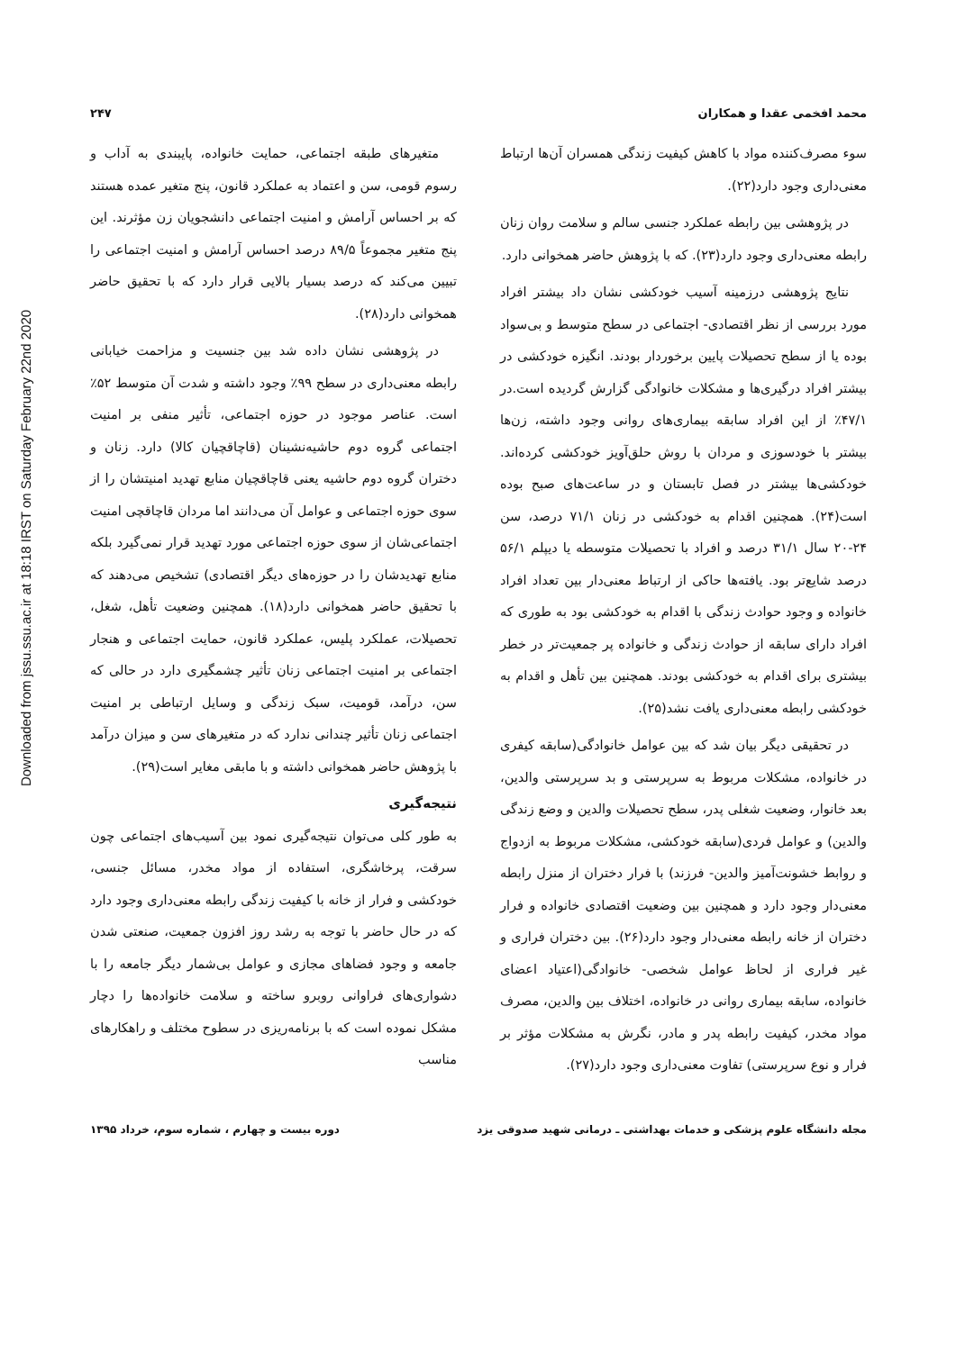Downloaded from jssu.ssu.ac.ir at 18:18 IRST on Saturday February 22nd 2020
محمد افخمی عقدا و همکاران ۲۴۷
سوء مصرف‌کننده مواد با کاهش کیفیت زندگی همسران آن‌ها ارتباط معنی‌داری وجود دارد(۲۲).
در پژوهشی بین رابطه عملکرد جنسی سالم و سلامت روان زنان رابطه معنی‌داری وجود دارد(۲۳). که با پژوهش حاضر همخوانی دارد.
نتایج پژوهشی درزمینه آسیب خودکشی نشان داد بیشتر افراد مورد بررسی از نظر اقتصادی- اجتماعی در سطح متوسط و بی‌سواد بوده یا از سطح تحصیلات پایین برخوردار بودند. انگیزه خودکشی در بیشتر افراد درگیری‌ها و مشکلات خانوادگی گزارش گردیده است.در ۴۷/۱٪ از این افراد سابقه بیماری‌های روانی وجود داشته، زن‌ها بیشتر با خودسوزی و مردان با روش حلق‌آویز خودکشی کرده‌اند. خودکشی‌ها بیشتر در فصل تابستان و در ساعت‌های صبح بوده است(۲۴). همچنین اقدام به خودکشی در زنان ۷۱/۱ درصد، سن ۲۴-۲۰ سال ۳۱/۱ درصد و افراد با تحصیلات متوسطه یا دیپلم ۵۶/۱ درصد شایع‌تر بود. یافته‌ها حاکی از ارتباط معنی‌دار بین تعداد افراد خانواده و وجود حوادث زندگی با اقدام به خودکشی بود به طوری که افراد دارای سابقه از حوادث زندگی و خانواده پر جمعیت‌تر در خطر بیشتری برای اقدام به خودکشی بودند. همچنین بین تأهل و اقدام به خودکشی رابطه معنی‌داری یافت نشد(۲۵).
در تحقیقی دیگر بیان شد که بین عوامل خانوادگی(سابقه کیفری در خانواده، مشکلات مربوط به سرپرستی و بد سرپرستی والدین، بعد خانوار، وضعیت شغلی پدر، سطح تحصیلات والدین و وضع زندگی والدین) و عوامل فردی(سابقه خودکشی، مشکلات مربوط به ازدواج و روابط خشونت‌آمیز والدین- فرزند) با فرار دختران از منزل رابطه معنی‌دار وجود دارد و همچنین بین وضعیت اقتصادی خانواده و فرار دختران از خانه رابطه معنی‌دار وجود دارد(۲۶). بین دختران فراری و غیر فراری از لحاظ عوامل شخصی- خانوادگی(اعتیاد اعضای خانواده، سابقه بیماری روانی در خانواده، اختلاف بین والدین، مصرف مواد مخدر، کیفیت رابطه پدر و مادر، نگرش به مشکلات مؤثر بر فرار و نوع سرپرستی) تفاوت معنی‌داری وجود دارد(۲۷).
متغیرهای طبقه اجتماعی، حمایت خانواده، پایبندی به آداب و رسوم قومی، سن و اعتماد به عملکرد قانون، پنج متغیر عمده هستند که بر احساس آرامش و امنیت اجتماعی دانشجویان زن مؤثرند. این پنج متغیر مجموعاً ۸۹/۵ درصد احساس آرامش و امنیت اجتماعی را تبیین می‌کند که درصد بسیار بالایی قرار دارد که با تحقیق حاضر همخوانی دارد(۲۸).
در پژوهشی نشان داده شد بین جنسیت و مزاحمت خیابانی رابطه معنی‌داری در سطح ۹۹٪ وجود داشته و شدت آن متوسط ۵۲٪ است. عناصر موجود در حوزه اجتماعی، تأثیر منفی بر امنیت اجتماعی گروه دوم حاشیه‌نشینان (قاچاقچیان کالا) دارد. زنان و دختران گروه دوم حاشیه یعنی قاچاقچیان منابع تهدید امنیتشان را از سوی حوزه اجتماعی و عوامل آن می‌دانند اما مردان قاچاقچی امنیت اجتماعی‌شان از سوی حوزه اجتماعی مورد تهدید قرار نمی‌گیرد بلکه منابع تهدیدشان را در حوزه‌های دیگر اقتصادی) تشخیص می‌دهند که با تحقیق حاضر همخوانی دارد(۱۸). همچنین وضعیت تأهل، شغل، تحصیلات، عملکرد پلیس، عملکرد قانون، حمایت اجتماعی و هنجار اجتماعی بر امنیت اجتماعی زنان تأثیر چشمگیری دارد در حالی که سن، درآمد، قومیت، سبک زندگی و وسایل ارتباطی بر امنیت اجتماعی زنان تأثیر چندانی ندارد که در متغیرهای سن و میزان درآمد با پژوهش حاضر همخوانی داشته و با مابقی مغایر است(۲۹).
نتیجه‌گیری
به طور کلی می‌توان نتیجه‌گیری نمود بین آسیب‌های اجتماعی چون سرقت، پرخاشگری، استفاده از مواد مخدر، مسائل جنسی، خودکشی و فرار از خانه با کیفیت زندگی رابطه معنی‌داری وجود دارد که در حال حاضر با توجه به رشد روز افزون جمعیت، صنعتی شدن جامعه و وجود فضاهای مجازی و عوامل بی‌شمار دیگر جامعه را با دشواری‌های فراوانی روبرو ساخته و سلامت خانواده‌ها را دچار مشکل نموده است که با برنامه‌ریزی در سطوح مختلف و راهکارهای مناسب
مجله دانشگاه علوم پزشکی و خدمات بهداشتی ـ درمانی شهید صدوقی یزد
دوره بیست و چهارم ، شماره سوم، خرداد ۱۳۹۵